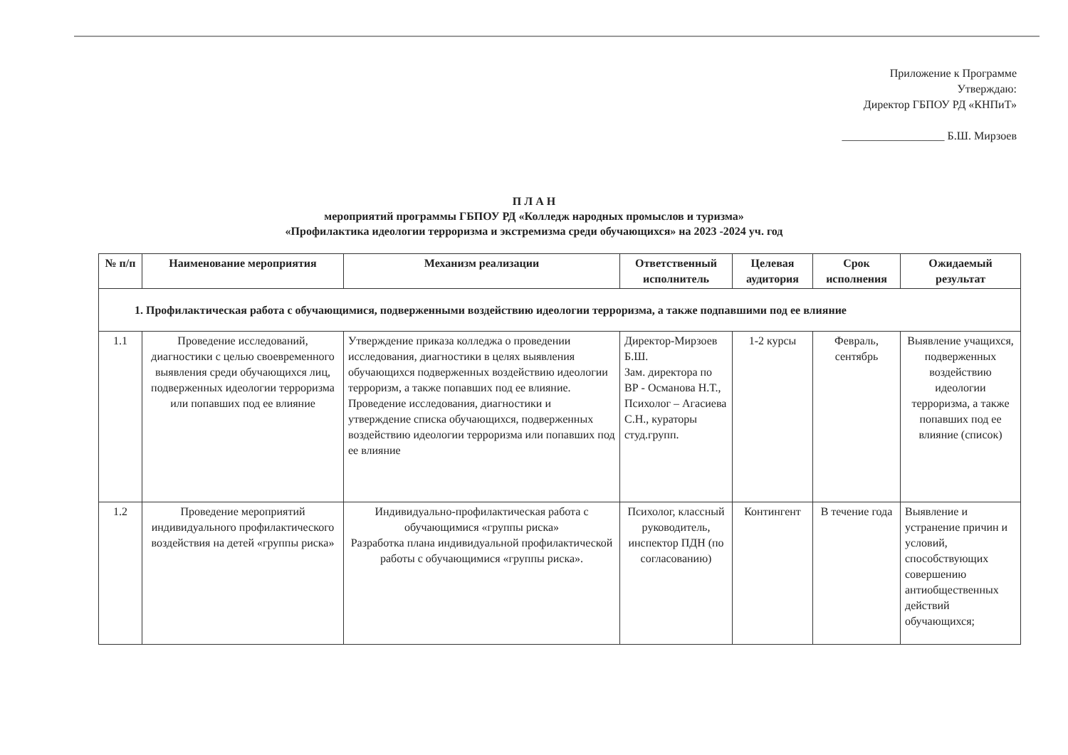Приложение к Программе
Утверждаю:
Директор ГБПОУ РД «КНПиТ»
__________________ Б.Ш. Мирзоев
П Л А Н
мероприятий программы ГБПОУ РД «Колледж народных промыслов и туризма»
«Профилактика идеологии терроризма и экстремизма среди обучающихся» на 2023 -2024 уч. год
| № п/п | Наименование мероприятия | Механизм реализации | Ответственный исполнитель | Целевая аудитория | Срок исполнения | Ожидаемый результат |
| --- | --- | --- | --- | --- | --- | --- |
| 1. Профилактическая работа с обучающимися, подверженными воздействию идеологии терроризма, а также подпавшими под ее влияние | | | | | | |
| 1.1 | Проведение исследований, диагностики с целью своевременного выявления среди обучающихся лиц, подверженных идеологии терроризма или попавших под ее влияние | Утверждение приказа колледжа о проведении исследования, диагностики в целях выявления обучающихся подверженных воздействию идеологии терроризм, а также попавших под ее влияние. Проведение исследования, диагностики и утверждение списка обучающихся, подверженных воздействию идеологии терроризма или попавших под ее влияние | Директор-Мирзоев Б.Ш. Зам. директора по ВР - Османова Н.Т., Психолог – Агасиева С.Н., кураторы студ.групп. | 1-2 курсы | Февраль, сентябрь | Выявление учащихся, подверженных воздействию идеологии терроризма, а также попавших под ее влияние (список) |
| 1.2 | Проведение мероприятий индивидуального профилактического воздействия на детей «группы риска» | Индивидуально-профилактическая работа с обучающимися «группы риска» Разработка плана индивидуальной профилактической работы с обучающимися «группы риска». | Психолог, классный руководитель, инспектор ПДН (по согласованию) | Контингент | В течение года | Выявление и устранение причин и условий, способствующих совершению антиобщественных действий обучающихся; |